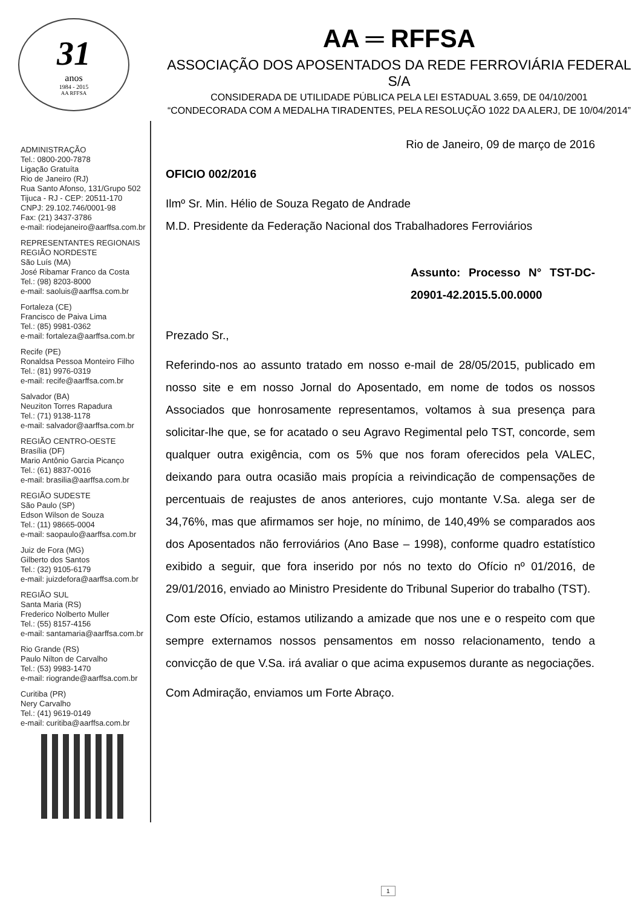31
anos
1984 - 2015
AA RFFSA
AA ═ RFFSA
ASSOCIAÇÃO DOS APOSENTADOS DA REDE FERROVIÁRIA FEDERAL S/A
CONSIDERADA DE UTILIDADE PÚBLICA PELA LEI ESTADUAL 3.659, DE 04/10/2001
“CONDECORADA COM A MEDALHA TIRADENTES, PELA RESOLUÇÃO 1022 DA ALERJ, DE 10/04/2014”
ADMINISTRAÇÃO
Tel.: 0800-200-7878
Ligação Gratuíta
Rio de Janeiro (RJ)
Rua Santo Afonso, 131/Grupo 502
Tijuca - RJ - CEP: 20511-170
CNPJ: 29.102.746/0001-98
Fax: (21) 3437-3786
e-mail: riodejaneiro@aarffsa.com.br
REPRESENTANTES REGIONAIS
REGIÃO NORDESTE
São Luís (MA)
José Ribamar Franco da Costa
Tel.: (98) 8203-8000
e-mail: saoluis@aarffsa.com.br
Fortaleza (CE)
Francisco de Paiva Lima
Tel.: (85) 9981-0362
e-mail: fortaleza@aarffsa.com.br
Recife (PE)
Ronaldsa Pessoa Monteiro Filho
Tel.: (81) 9976-0319
e-mail: recife@aarffsa.com.br
Salvador (BA)
Neuziton Torres Rapadura
Tel.: (71) 9138-1178
e-mail: salvador@aarffsa.com.br
REGIÃO CENTRO-OESTE
Brasília (DF)
Mario Antônio Garcia Picanço
Tel.: (61) 8837-0016
e-mail: brasilia@aarffsa.com.br
REGIÃO SUDESTE
São Paulo (SP)
Edson Wilson de Souza
Tel.: (11) 98665-0004
e-mail: saopaulo@aarffsa.com.br
Juiz de Fora (MG)
Gilberto dos Santos
Tel.: (32) 9105-6179
e-mail: juizdefora@aarffsa.com.br
REGIÃO SUL
Santa Maria (RS)
Frederico Nolberto Muller
Tel.: (55) 8157-4156
e-mail: santamaria@aarffsa.com.br
Rio Grande (RS)
Paulo Nilton de Carvalho
Tel.: (53) 9983-1470
e-mail: riogrande@aarffsa.com.br
Curitiba (PR)
Nery Carvalho
Tel.: (41) 9619-0149
e-mail: curitiba@aarffsa.com.br
Rio de Janeiro, 09 de março de 2016
OFICIO 002/2016
Ilmº Sr. Min. Hélio de Souza Regato de Andrade
M.D. Presidente da Federação Nacional dos Trabalhadores Ferroviários
Assunto: Processo N° TST-DC-20901-42.2015.5.00.0000
Prezado Sr.,
Referindo-nos ao assunto tratado em nosso e-mail de 28/05/2015, publicado em nosso site e em nosso Jornal do Aposentado, em nome de todos os nossos Associados que honrosamente representamos, voltamos à sua presença para solicitar-lhe que, se for acatado o seu Agravo Regimental pelo TST, concorde, sem qualquer outra exigência, com os 5% que nos foram oferecidos pela VALEC, deixando para outra ocasião mais propícia a reivindicação de compensações de percentuais de reajustes de anos anteriores, cujo montante V.Sa. alega ser de 34,76%, mas que afirmamos ser hoje, no mínimo, de 140,49% se comparados aos dos Aposentados não ferroviários (Ano Base – 1998), conforme quadro estatístico exibido a seguir, que fora inserido por nós no texto do Ofício nº 01/2016, de 29/01/2016, enviado ao Ministro Presidente do Tribunal Superior do trabalho (TST).
Com este Ofício, estamos utilizando a amizade que nos une e o respeito com que sempre externamos nossos pensamentos em nosso relacionamento, tendo a convicção de que V.Sa. irá avaliar o que acima expusemos durante as negociações.
Com Admiração, enviamos um Forte Abraço.
1